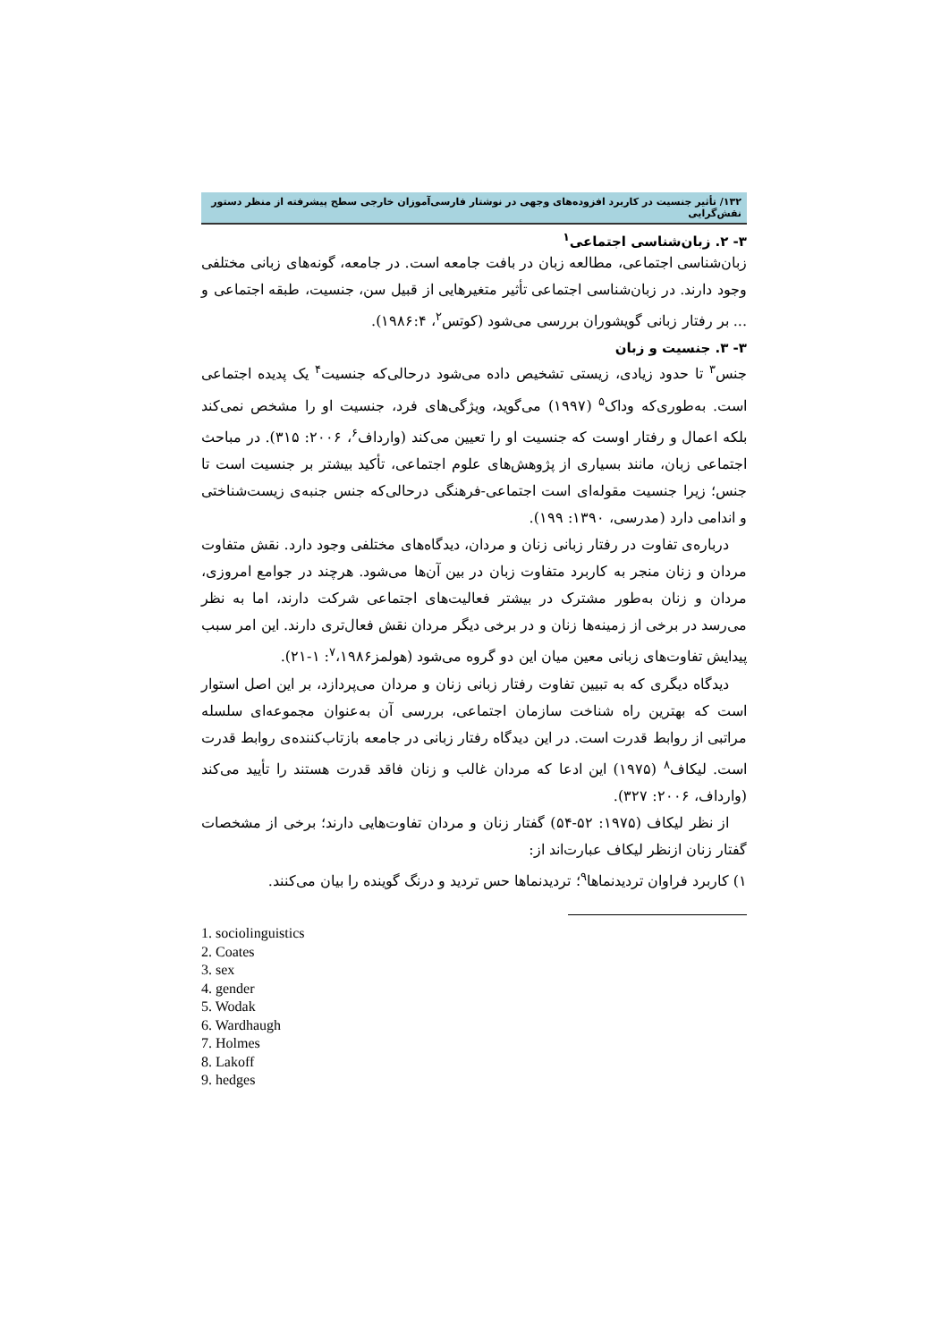۱۳۲/ تأثیر جنسیت در کاربرد افزوده‌های وجهی در نوشتار فارسی‌آموزان خارجی سطح پیشرفته از منظر دستور نقش‌گرایی
۳- ۲. زبان‌شناسی اجتماعی<sup>۱</sup>
زبان‌شناسی اجتماعی، مطالعه زبان در بافت جامعه است. در جامعه، گونه‌های زبانی مختلفی وجود دارند. در زبان‌شناسی اجتماعی تأثیر متغیرهایی از قبیل سن، جنسیت، طبقه اجتماعی و ... بر رفتار زبانی گویشوران بررسی می‌شود (کوتس<sup>۲</sup>، ۱۹۸۶:۴).
۳- ۳. جنسیت و زبان
جنس<sup>۳</sup> تا حدود زیادی، زیستی تشخیص داده می‌شود درحالی‌که جنسیت<sup>۴</sup> یک پدیده اجتماعی است. به‌طوری‌که وداک<sup>۵</sup> (۱۹۹۷) می‌گوید، ویژگی‌های فرد، جنسیت او را مشخص نمی‌کند بلکه اعمال و رفتار اوست که جنسیت او را تعیین می‌کند (وارداف<sup>۶</sup>، ۲۰۰۶: ۳۱۵). در مباحث اجتماعی زبان، مانند بسیاری از پژوهش‌های علوم اجتماعی، تأکید بیشتر بر جنسیت است تا جنس؛ زیرا جنسیت مقوله‌ای است اجتماعی-فرهنگی درحالی‌که جنس جنبه‌ی زیست‌شناختی و اندامی دارد (مدرسی، ۱۳۹۰: ۱۹۹).
درباره‌ی تفاوت در رفتار زبانی زنان و مردان، دیدگاه‌های مختلفی وجود دارد. نقش متفاوت مردان و زنان منجر به کاربرد متفاوت زبان در بین آن‌ها می‌شود. هرچند در جوامع امروزی، مردان و زنان به‌طور مشترک در بیشتر فعالیت‌های اجتماعی شرکت دارند، اما به نظر می‌رسد در برخی از زمینه‌ها زنان و در برخی دیگر مردان نقش فعال‌تری دارند. این امر سبب پیدایش تفاوت‌های زبانی معین میان این دو گروه می‌شود (هولمز<sup>۷</sup>،۱۹۸۶: ۱-۲۱).
دیدگاه دیگری که به تبیین تفاوت رفتار زبانی زنان و مردان می‌پردازد، بر این اصل استوار است که بهترین راه شناخت سازمان اجتماعی، بررسی آن به‌عنوان مجموعه‌ای سلسله مراتبی از روابط قدرت است. در این دیدگاه رفتار زبانی در جامعه بازتاب‌کننده‌ی روابط قدرت است. لیکاف<sup>۸</sup> (۱۹۷۵) این ادعا که مردان غالب و زنان فاقد قدرت هستند را تأیید می‌کند (وارداف، ۲۰۰۶: ۳۲۷).
از نظر لیکاف (۱۹۷۵: ۵۲-۵۴) گفتار زنان و مردان تفاوت‌هایی دارند؛ برخی از مشخصات گفتار زنان ازنظر لیکاف عبارت‌اند از:
۱) کاربرد فراوان تردیدنماها<sup>۹</sup>؛ تردیدنماها حس تردید و درنگ گوینده را بیان می‌کنند.
1. sociolinguistics
2. Coates
3. sex
4. gender
5. Wodak
6. Wardhaugh
7. Holmes
8. Lakoff
9. hedges